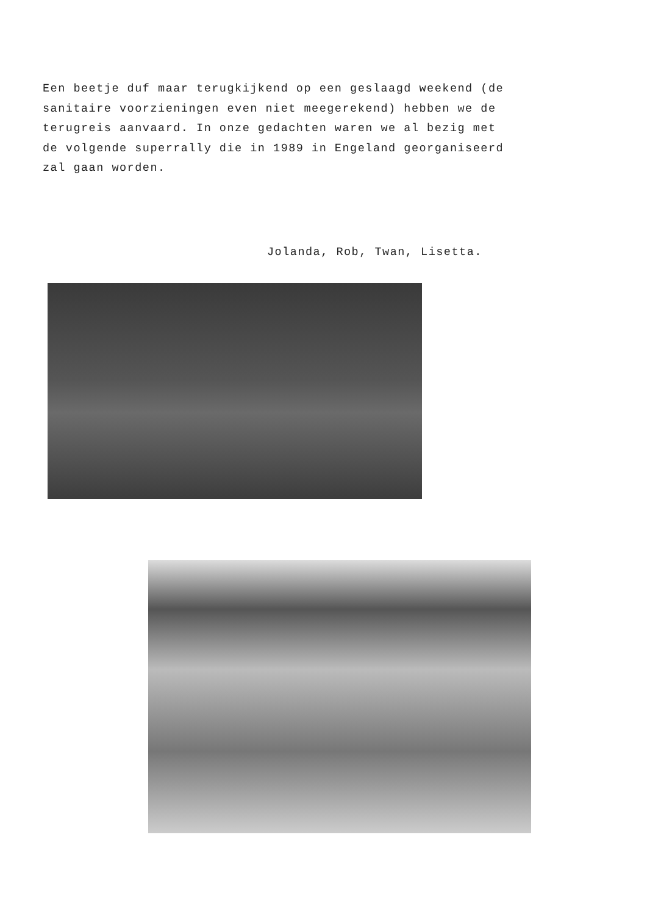Een beetje duf maar terugkijkend op een geslaagd weekend (de sanitaire voorzieningen even niet meegerekend) hebben we de terugreis aanvaard. In onze gedachten waren we al bezig met de volgende superrally die in 1989 in Engeland georganiseerd zal gaan worden.
Jolanda, Rob, Twan, Lisetta.